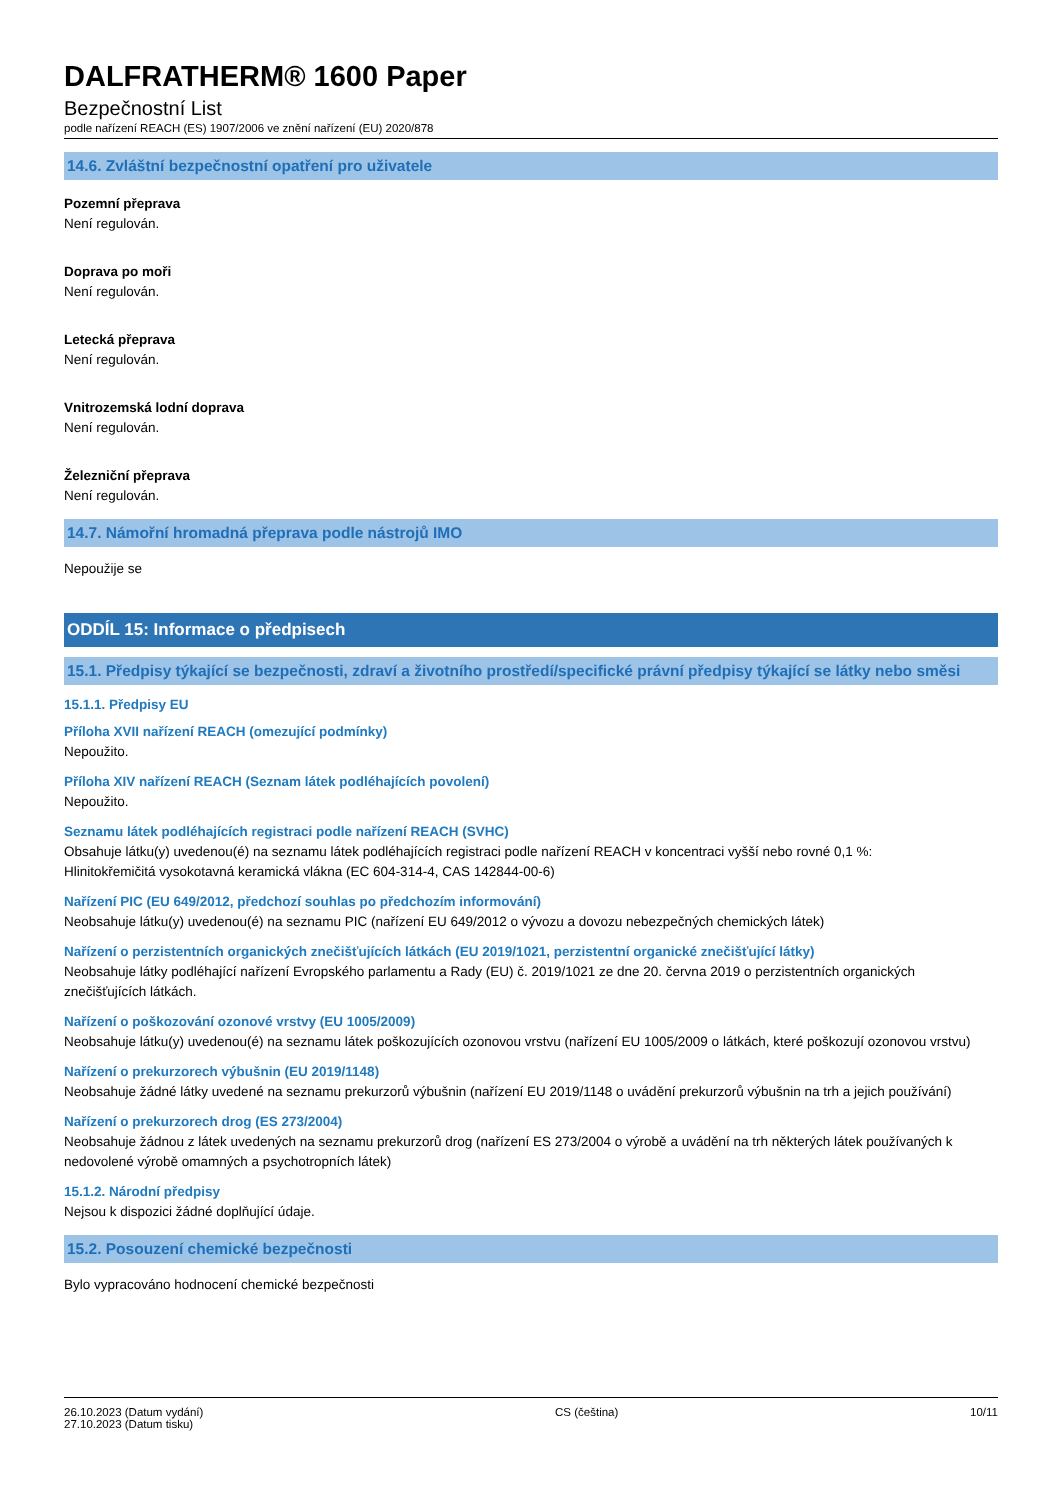DALFRATHERM® 1600 Paper
Bezpečnostní List
podle nařízení REACH (ES) 1907/2006 ve znění nařízení (EU) 2020/878
14.6. Zvláštní bezpečnostní opatření pro uživatele
Pozemní přeprava
Není regulován.
Doprava po moři
Není regulován.
Letecká přeprava
Není regulován.
Vnitrozemská lodní doprava
Není regulován.
Železniční přeprava
Není regulován.
14.7. Námořní hromadná přeprava podle nástrojů IMO
Nepoužije se
ODDÍL 15: Informace o předpisech
15.1. Předpisy týkající se bezpečnosti, zdraví a životního prostředí/specifické právní předpisy týkající se látky nebo směsi
15.1.1. Předpisy EU
Příloha XVII nařízení REACH (omezující podmínky)
Nepoužito.
Příloha XIV nařízení REACH (Seznam látek podléhajících povolení)
Nepoužito.
Seznamu látek podléhajících registraci podle nařízení REACH (SVHC)
Obsahuje látku(y) uvedenou(é) na seznamu látek podléhajících registraci podle nařízení REACH v koncentraci vyšší nebo rovné 0,1 %:
Hlinitokřemičitá vysokotavná keramická vlákna (EC 604-314-4, CAS 142844-00-6)
Nařízení PIC (EU 649/2012, předchozí souhlas po předchozím informování)
Neobsahuje látku(y) uvedenou(é) na seznamu PIC (nařízení EU 649/2012 o vývozu a dovozu nebezpečných chemických látek)
Nařízení o perzistentních organických znečišťujících látkách (EU 2019/1021, perzistentní organické znečišťující látky)
Neobsahuje látky podléhající nařízení Evropského parlamentu a Rady (EU) č. 2019/1021 ze dne 20. června 2019 o perzistentních organických znečišťujících látkách.
Nařízení o poškozování ozonové vrstvy (EU 1005/2009)
Neobsahuje látku(y) uvedenou(é) na seznamu látek poškozujících ozonovou vrstvu (nařízení EU 1005/2009 o látkách, které poškozují ozonovou vrstvu)
Nařízení o prekurzorech výbušnin (EU 2019/1148)
Neobsahuje žádné látky uvedené na seznamu prekurzorů výbušnin (nařízení EU 2019/1148 o uvádění prekurzorů výbušnin na trh a jejich používání)
Nařízení o prekurzorech drog (ES 273/2004)
Neobsahuje žádnou z látek uvedených na seznamu prekurzorů drog (nařízení ES 273/2004 o výrobě a uvádění na trh některých látek používaných k nedovolené výrobě omamných a psychotropních látek)
15.1.2. Národní předpisy
Nejsou k dispozici žádné doplňující údaje.
15.2. Posouzení chemické bezpečnosti
Bylo vypracováno hodnocení chemické bezpečnosti
26.10.2023 (Datum vydání)
27.10.2023 (Datum tisku)
CS (čeština) 10/11